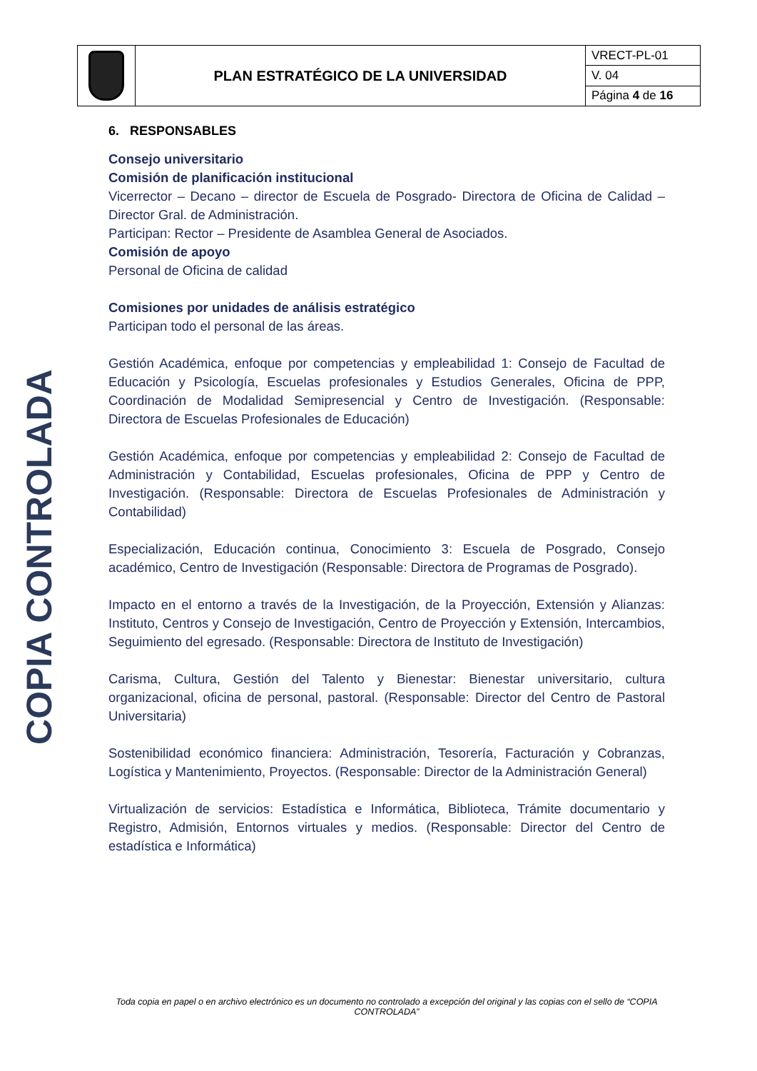| | PLAN ESTRATÉGICO DE LA UNIVERSIDAD | VRECT-PL-01 |
| | | V. 04 |
| | | Página 4 de 16 |
COPIA CONTROLADA
6. RESPONSABLES
Consejo universitario
Comisión de planificación institucional
Vicerrector – Decano – director de Escuela de Posgrado- Directora de Oficina de Calidad – Director Gral. de Administración.
Participan: Rector – Presidente de Asamblea General de Asociados.
Comisión de apoyo
Personal de Oficina de calidad
Comisiones por unidades de análisis estratégico
Participan todo el personal de las áreas.
Gestión Académica, enfoque por competencias y empleabilidad 1: Consejo de Facultad de Educación y Psicología, Escuelas profesionales y Estudios Generales, Oficina de PPP, Coordinación de Modalidad Semipresencial y Centro de Investigación. (Responsable: Directora de Escuelas Profesionales de Educación)
Gestión Académica, enfoque por competencias y empleabilidad 2: Consejo de Facultad de Administración y Contabilidad, Escuelas profesionales, Oficina de PPP y Centro de Investigación. (Responsable: Directora de Escuelas Profesionales de Administración y Contabilidad)
Especialización, Educación continua, Conocimiento 3: Escuela de Posgrado, Consejo académico, Centro de Investigación (Responsable: Directora de Programas de Posgrado).
Impacto en el entorno a través de la Investigación, de la Proyección, Extensión y Alianzas: Instituto, Centros y Consejo de Investigación, Centro de Proyección y Extensión, Intercambios, Seguimiento del egresado. (Responsable: Directora de Instituto de Investigación)
Carisma, Cultura, Gestión del Talento y Bienestar: Bienestar universitario, cultura organizacional, oficina de personal, pastoral. (Responsable: Director del Centro de Pastoral Universitaria)
Sostenibilidad económico financiera: Administración, Tesorería, Facturación y Cobranzas, Logística y Mantenimiento, Proyectos. (Responsable: Director de la Administración General)
Virtualización de servicios: Estadística e Informática, Biblioteca, Trámite documentario y Registro, Admisión, Entornos virtuales y medios. (Responsable: Director del Centro de estadística e Informática)
Toda copia en papel o en archivo electrónico es un documento no controlado a excepción del original y las copias con el sello de “COPIA CONTROLADA”